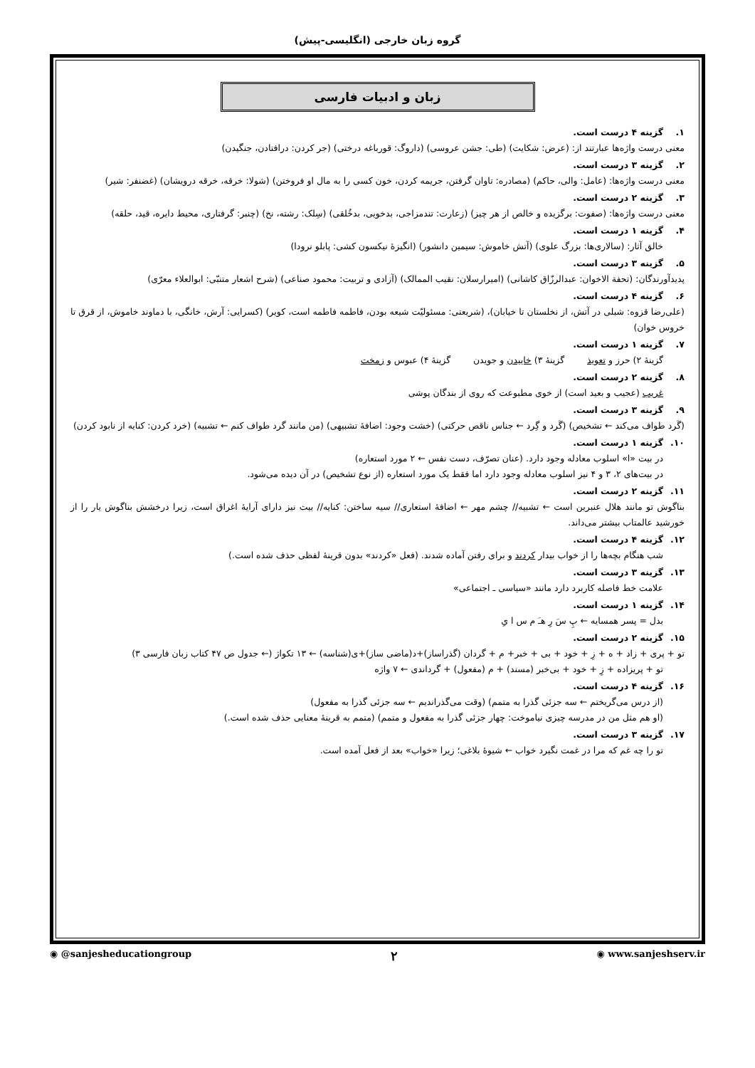گروه زبان خارجی (انگلیسی-پیش)
زبان و ادبیات فارسی
۱. گزینه ۴ درست است.
معنی درست واژه‌ها عبارتند از: (عرض: شکایت) (طی: جشن عروسی) (داروگ: قورباغه درختی) (جر کردن: درافتادن، جنگیدن)
۲. گزینه ۳ درست است.
معنی درست واژه‌ها: (عامل: والی، حاکم) (مصادره: تاوان گرفتن، جریمه کردن، خون کسی را به مال او فروختن) (شولا: خرقه، خرقه درویشان) (غضنفر: شیر)
۳. گزینه ۲ درست است.
معنی درست واژه‌ها: (صفوت: برگزیده و خالص از هر چیز) (زعارت: تندمزاجی، بدخویی، بدخُلقی) (سِلک: رشته، نخ) (چنبر: گرفتاری، محیط دایره، قید، حلقه)
۴. گزینه ۱ درست است.
خالق آثار: (سالاری‌ها: بزرگ علوی) (آتش خاموش: سیمین دانشور) (انگیزهٔ نیکسون کشی: پابلو نرودا)
۵. گزینه ۳ درست است.
پدیدآورندگان: (تحفة الاخوان: عبدالرزّاق کاشانی) (امیرارسلان: نقیب الممالک) (آزادی و تربیت: محمود صناعی) (شرح اشعار متنبّی: ابوالعلاء معرّی)
۶. گزینه ۴ درست است.
(علی‌رضا قزوه: شبلی در آتش، از نخلستان تا خیابان)، (شریعتی: مسئولیّت شیعه بودن، فاطمه فاطمه است، کویر) (کسرایی: آرش، خانگی، با دماوند خاموش، از قرق تا خروس خوان)
۷. گزینه ۱ درست است.
گزینهٔ ۲) حرز و تعویذ گزینهٔ ۳) خاییدن و جویدن گزینهٔ ۴) عبوس و زمخت
۸. گزینه ۲ درست است.
غریب (عجیب و بعید است) از خوی مطبوعت که روی از بندگان پوشی
۹. گزینه ۳ درست است.
(گَرد طواف می‌کند ← تشخیص) (گَرد و گِرد ← جناس ناقص حرکتی) (خشت وجود: اضافهٔ تشبیهی) (من مانند گرد طواف کنم ← تشبیه) (خرد کردن: کنایه از نابود کردن)
۱۰. گزینه ۱ درست است.
در بیت «ا» اسلوب معادله وجود دارد. (عنان تصرّف، دست نفس ← ۲ مورد استعاره)
در بیت‌های ۲، ۳ و ۴ نیز اسلوب معادله وجود دارد اما فقط یک مورد استعاره (از نوع تشخیص) در آن دیده می‌شود.
۱۱. گزینه ۲ درست است.
بناگوش تو مانند هلال عنبرین است ← تشبیه// چشم مهر ← اضافهٔ استعاری// سیه ساختن: کنایه// بیت نیز دارای آرایهٔ اغراق است، زیرا درخشش بناگوش یار را از خورشید عالمتاب بیشتر می‌داند.
۱۲. گزینه ۴ درست است.
شب هنگام بچه‌ها را از خواب بیدار کردند و برای رفتن آماده شدند. (فعل «کردند» بدون قرینهٔ لفظی حذف شده است.)
۱۳. گزینه ۳ درست است.
علامت خط فاصله کاربرد دارد مانند «سیاسی ـ اجتماعی»
۱۴. گزینه ۱ درست است.
بدل = پسر همسایه ← پِ سَ رِ هـَ م س ا یِ
۱۵. گزینه ۲ درست است.
تو + پری + زاد + ه + زِ + خود + بی + خبر+ م + گردان (گذراساز)+د(ماضی ساز)+ی(شناسه) ← ۱۳ تکواژ (← جدول ص ۴۷ کتاب زبان فارسی ۳)
تو + پریزاده + زِ + خود + بی‌خبر (مسند) + م (مفعول) + گرداندی ← ۷ واژه
۱۶. گزینه ۴ درست است.
(از درس می‌گریختم ← سه جزئی گذرا به متمم) (وقت می‌گذراندیم ← سه جزئی گذرا به مفعول)
(او هم مثل من در مدرسه چیزی نیاموخت: چهار جزئی گذرا به مفعول و متمم) (متمم به قرینهٔ معنایی حذف شده است.)
۱۷. گزینه ۳ درست است.
تو را چه غم که مرا در غمت نگیرد خواب ← شیوهٔ بلاغی؛ زیرا «خواب» بعد از فعل آمده است.
◉ @sanjesheducationgroup ۲ ◉ www.sanjeshserv.ir